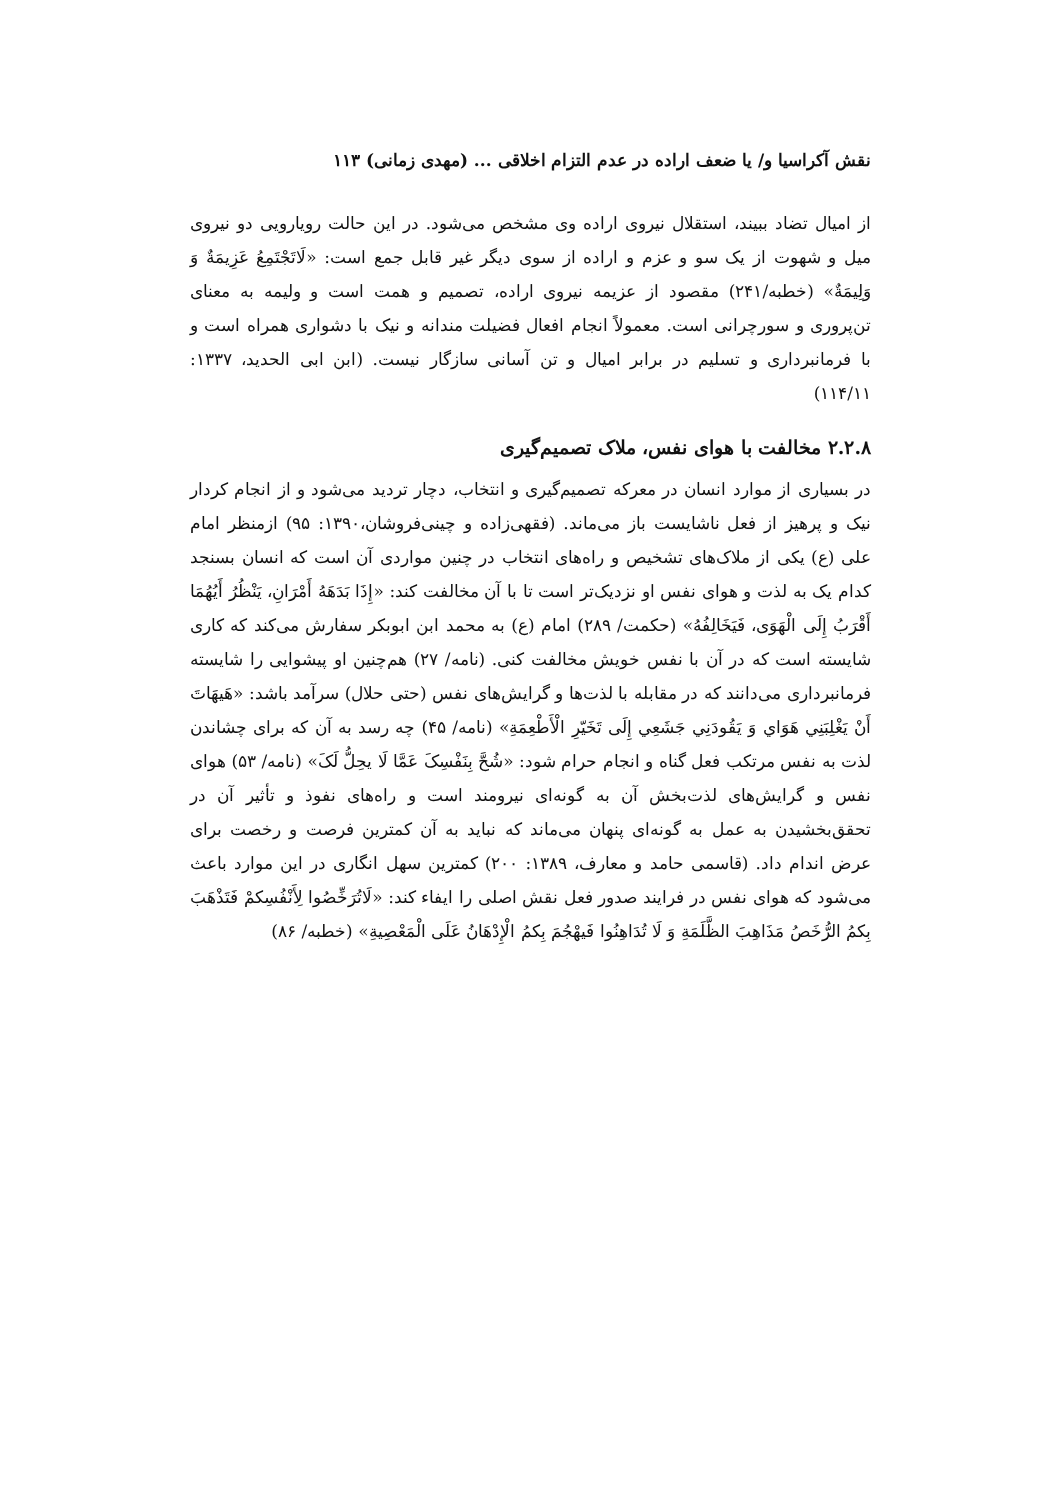نقش آکراسیا و/ یا ضعف اراده در عدم التزام اخلاقی ... (مهدی زمانی) ۱۱۳
از امیال تضاد ببیند، استقلال نیروی اراده وی مشخص می‌شود. در این حالت رویارویی دو نیروی میل و شهوت از یک سو و عزم و اراده از سوی دیگر غیر قابل جمع است: «لَاتَجْتَمِعُ عَزِیمَةٌ وَ وَلِیمَةٌ» (خطبه/۲۴۱) مقصود از عزیمه نیروی اراده، تصمیم و همت است و ولیمه به معنای تن‌پروری و سورچرانی است. معمولاً انجام افعال فضیلت مندانه و نیک با دشواری همراه است و با فرمانبرداری و تسلیم در برابر امیال و تن آسانی سازگار نیست. (ابن ابی الحدید، ۱۳۳۷: ۱۱۴/۱۱)
۲.۲.۸ مخالفت با هوای نفس، ملاک تصمیم‌گیری
در بسیاری از موارد انسان در معرکه تصمیم‌گیری و انتخاب، دچار تردید می‌شود و از انجام کردار نیک و پرهیز از فعل ناشایست باز می‌ماند. (فقهی‌زاده و چینی‌فروشان،۱۳۹۰: ۹۵) ازمنظر امام علی (ع) یکی از ملاک‌های تشخیص و راه‌های انتخاب در چنین مواردی آن است که انسان بسنجد کدام یک به لذت و هوای نفس او نزدیک‌تر است تا با آن مخالفت کند: «إِذَا بَدَهَهُ أَمْرَانِ، يَنْظُرُ أَيُهُمَا أَقْرَبُ إِلَى الْهَوَى، فَيَخَالِفُهُ» (حکمت/ ۲۸۹) امام (ع) به محمد ابن ابوبکر سفارش می‌کند که کاری شایسته است که در آن با نفس خویش مخالفت کنی. (نامه/ ۲۷) هم‌چنین او پیشوایی را شایسته فرمانبرداری می‌دانند که در مقابله با لذت‌ها و گرایش‌های نفس (حتی حلال) سرآمد باشد: «هَيهَاتَ أَنْ يَغْلِبَنِي هَوَاي وَ يَقُودَنِي جَشَعِي إِلَى تَخَيّرِ الْأَطْعِمَةِ» (نامه/ ۴۵) چه رسد به آن که برای چشاندن لذت به نفس مرتکب فعل گناه و انجام حرام شود: «شُحَّ بِنَفْسِکَ عَمَّا لَا يحِلُّ لَکَ» (نامه/ ۵۳) هوای نفس و گرایش‌های لذت‌بخش آن به گونه‌ای نیرومند است و راه‌های نفوذ و تأثیر آن در تحقق‌بخشیدن به عمل به گونه‌ای پنهان می‌ماند که نباید به آن کمترین فرصت و رخصت برای عرض اندام داد. (قاسمی حامد و معارف، ۱۳۸۹: ۲۰۰) کمترین سهل انگاری در این موارد باعث می‌شود که هوای نفس در فرایند صدور فعل نقش اصلی را ایفاء کند: «لَاتُرَخِّصُوا لِأَنْفُسِکمْ فَتَذْهَبَ بِکمُ الرُّخَصُ مَذَاهِبَ الظَّلَمَةِ وَ لَا تُدَاهِنُوا فَيهْجُمَ بِکمُ الْإِدْهَانُ عَلَى الْمَعْصِيةِ» (خطبه/ ۸۶)